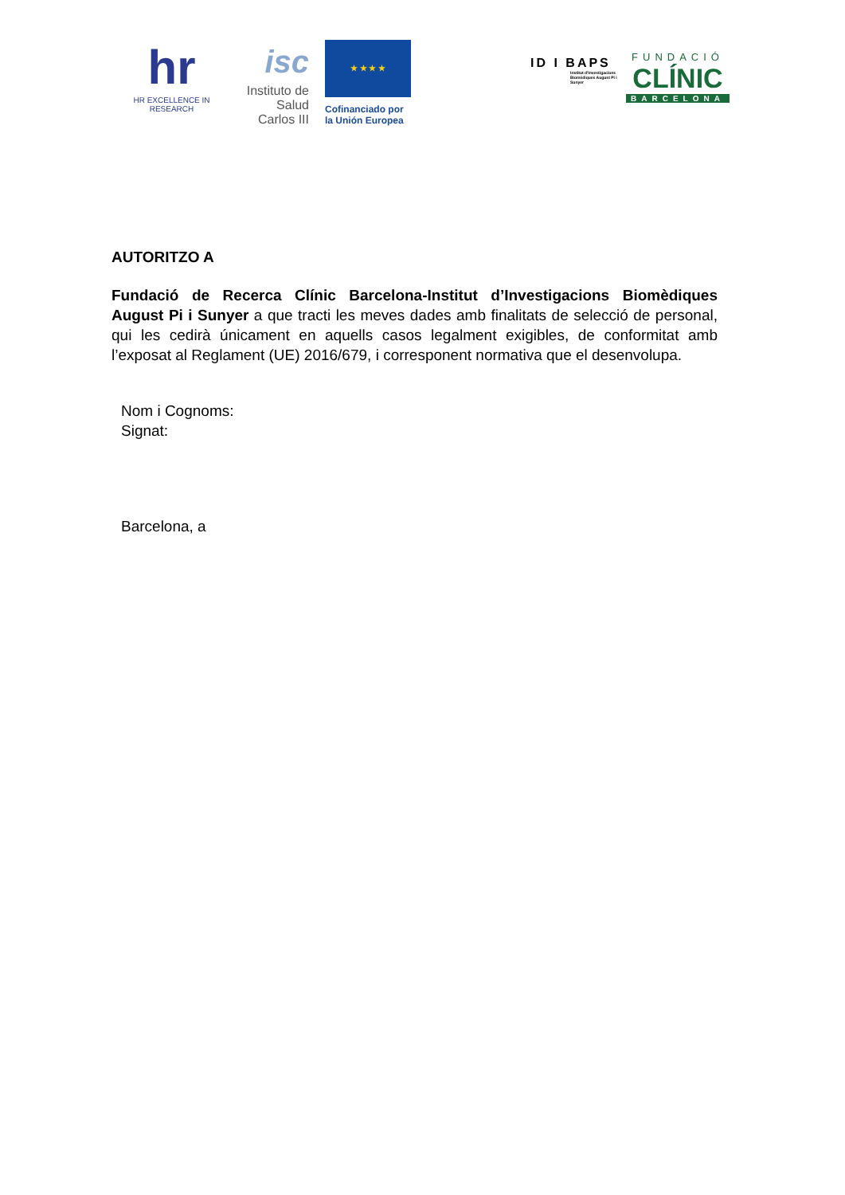hr
HR EXCELLENCE IN RESEARCH
isc
Instituto de Salud Carlos III
★ ★ ★ ★
Cofinanciado por la Unión Europea
ID I BAPS
Institut d'Investigacions Biomèdiques August Pi i Sunyer
FUNDACIÓ
CLÍNIC
BARCELONA
AUTORITZO A
Fundació de Recerca Clínic Barcelona-Institut d’Investigacions Biomèdiques August Pi i Sunyer a que tracti les meves dades amb finalitats de selecció de personal, qui les cedirà únicament en aquells casos legalment exigibles, de conformitat amb l’exposat al Reglament (UE) 2016/679, i corresponent normativa que el desenvolupa.
Nom i Cognoms:
Signat:
Barcelona, a